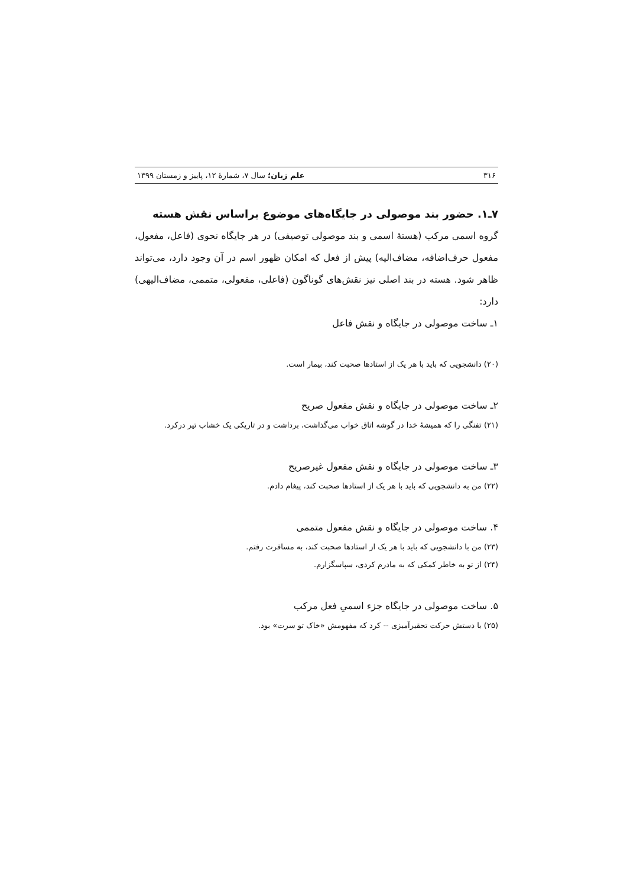۳۱۶ علم زبان؛ سال ۷، شمارهٔ ۱۲، پاییز و زمستان ۱۳۹۹
۷ـ۱. حضور بند موصولی در جایگاه‌های موضوع براساس نقش هسته
گروه اسمی مرکب (هستهٔ اسمی و بند موصولی توصیفی) در هر جایگاه نحوی (فاعل، مفعول، مفعول حرف‌اضافه، مضاف‌الیه) پیش از فعل که امکان ظهور اسم در آن وجود دارد، می‌تواند ظاهر شود. هسته در بند اصلی نیز نقش‌های گوناگون (فاعلی، مفعولی، متممی، مضاف‌الیهی) دارد:
۱ـ ساخت موصولی در جایگاه و نقش فاعل
(۲۰) دانشجویی که باید با هر یک از استادها صحبت کند، بیمار است.
۲ـ ساخت موصولی در جایگاه و نقش مفعول صریح
(۲۱) تفنگی را که همیشهٔ خدا در گوشه اتاق خواب می‌گذاشت، برداشت و در تاریکی یک خشاب تیر درکرد.
۳ـ ساخت موصولی در جایگاه و نقش مفعول غیرصریح
(۲۲) من به دانشجویی که باید با هر یک از استادها صحبت کند، پیغام دادم.
۴. ساخت موصولی در جایگاه و نقش مفعول متممی
(۲۳) من با دانشجویی که باید با هر یک از استادها صحبت کند، به مسافرت رفتم.
(۲۴) از تو به خاطر کمکی که به مادرم کردی، سپاسگزارم.
۵. ساخت موصولی در جایگاه جزء اسمیِ فعل مرکب
(۲۵) با دستش حرکت تحقیرآمیزی -- کرد که مفهومش «خاک تو سرت» بود.